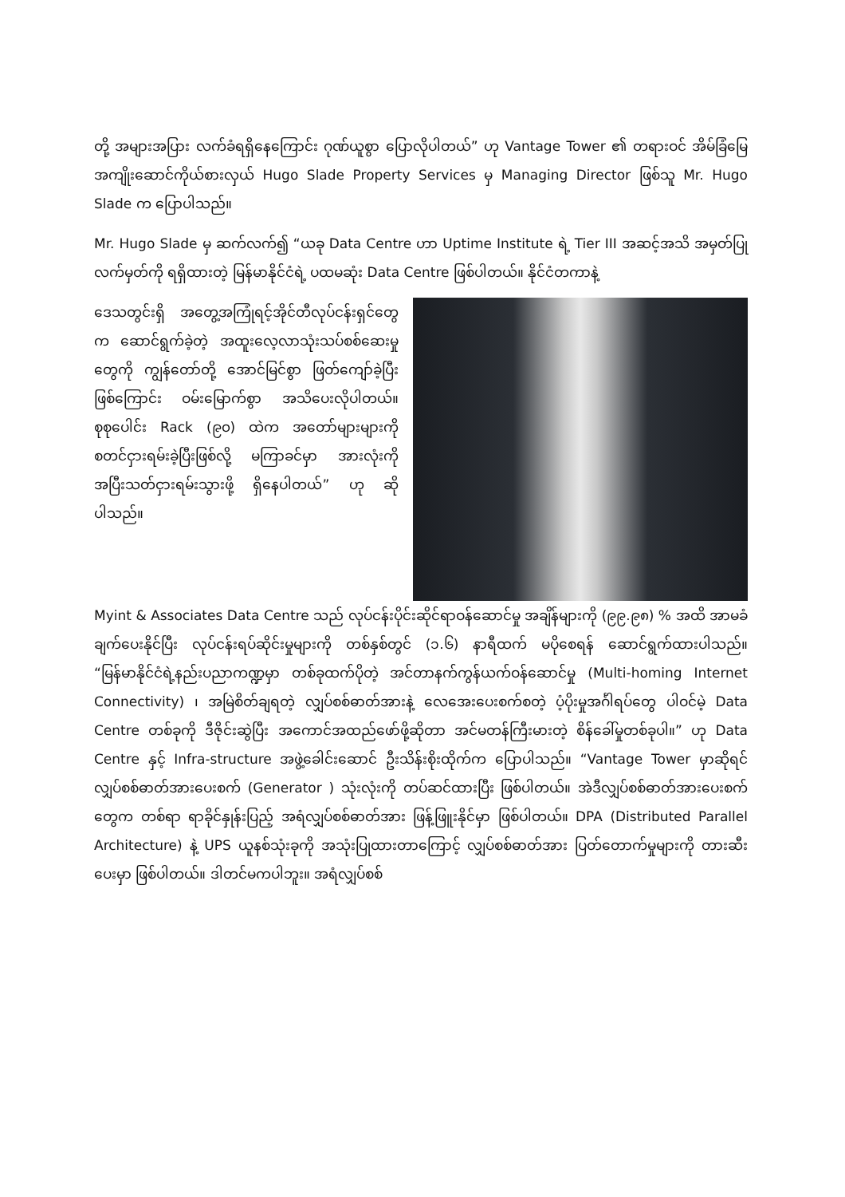တို့ အများအပြား လက်ခံရရှိနေကြောင်း ဂုဏ်ယူစွာ ပြောလိုပါတယ်” ဟု Vantage Tower ၏ တရားဝင် အိမ်ခြံမြေအကျိုးဆောင်ကိုယ်စားလှယ် Hugo Slade Property Services မှ Managing Director ဖြစ်သူ Mr. Hugo Slade က ပြောပါသည်။
Mr. Hugo Slade မှ ဆက်လက်၍ “ယခု Data Centre ဟာ Uptime Institute ရဲ့ Tier III အဆင့်အသိ အမှတ်ပြုလက်မှတ်ကို ရရှိထားတဲ့ မြန်မာနိုင်ငံရဲ့ ပထမဆုံး Data Centre ဖြစ်ပါတယ်။ နိုင်ငံတကာနဲ့
ဒေသတွင်းရှိ အတွေ့အကြုံရင့်အိုင်တီလုပ်ငန်းရှင်တွေက ဆောင်ရွက်ခဲ့တဲ့ အထူးလေ့လာသုံးသပ်စစ်ဆေးမှုတွေကို ကျွန်တော်တို့ အောင်မြင်စွာ ဖြတ်ကျော်ခဲ့ပြီးဖြစ်ကြောင်း ဝမ်းမြောက်စွာ အသိပေးလိုပါတယ်။ စုစုပေါင်း Rack (၉၀) ထဲက အတော်များများကို စတင်ငှားရမ်းခဲ့ပြီးဖြစ်လို့ မကြာခင်မှာ အားလုံးကို အပြီးသတ်ငှားရမ်းသွားဖို့ ရှိနေပါတယ်” ဟု ဆိုပါသည်။
Myint & Associates Data Centre သည် လုပ်ငန်းပိုင်းဆိုင်ရာဝန်ဆောင်မှု အချိန်များကို (၉၉.၉၈) % အထိ အာမခံချက်ပေးနိုင်ပြီး လုပ်ငန်းရပ်ဆိုင်းမှုများကို တစ်နှစ်တွင် (၁.၆) နာရီထက် မပိုစေရန် ဆောင်ရွက်ထားပါသည်။ “မြန်မာနိုင်ငံရဲ့နည်းပညာကဏ္ဍမှာ တစ်ခုထက်ပိုတဲ့ အင်တာနက်ကွန်ယက်ဝန်ဆောင်မှု (Multi-homing Internet Connectivity) ၊ အမြဲစိတ်ချရတဲ့ လျှပ်စစ်ဓာတ်အားနဲ့ လေအေးပေးစက်စတဲ့ ပံ့ပိုးမှုအင်္ဂါရပ်တွေ ပါဝင်မဲ့ Data Centre တစ်ခုကို ဒီဇိုင်းဆွဲပြီး အကောင်အထည်ဖော်ဖို့ဆိုတာ အင်မတန်ကြီးမားတဲ့ စိန်ခေါ်မှုတစ်ခုပါ။” ဟု Data Centre နှင့် Infra-structure အဖွဲ့ခေါင်းဆောင် ဦးသိန်းစိုးထိုက်က ပြောပါသည်။ “Vantage Tower မှာဆိုရင် လျှပ်စစ်ဓာတ်အားပေးစက် (Generator ) သုံးလုံးကို တပ်ဆင်ထားပြီး ဖြစ်ပါတယ်။ အဲဒီလျှပ်စစ်ဓာတ်အားပေးစက်တွေက တစ်ရာ ရာခိုင်နှုန်းပြည့် အရံလျှပ်စစ်ဓာတ်အား ဖြန့်ဖြူးနိုင်မှာ ဖြစ်ပါတယ်။ DPA (Distributed Parallel Architecture) နဲ့ UPS ယူနစ်သုံးခုကို အသုံးပြုထားတာကြောင့် လျှပ်စစ်ဓာတ်အား ပြတ်တောက်မှုများကို တားဆီးပေးမှာ ဖြစ်ပါတယ်။ ဒါတင်မကပါဘူး။ အရံလျှပ်စစ်